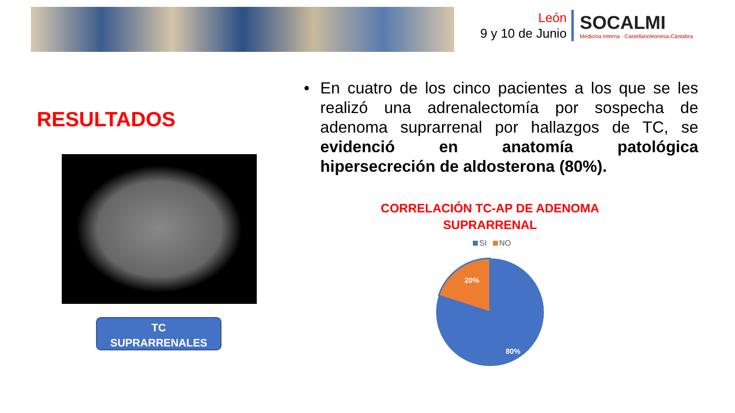León
9 y 10 de Junio
SOCALMI
Medicina Interna · Castellanoleonesa-Cántabra
RESULTADOS
TC
SUPRARRENALES
• En cuatro de los cinco pacientes a los que se les realizó una adrenalectomía por sospecha de adenoma suprarrenal por hallazgos de TC, se evidenció en anatomía patológica hipersecreción de aldosterona (80%).
CORRELACIÓN TC-AP DE ADENOMA
SUPRARRENAL
SI NO
20%
80%